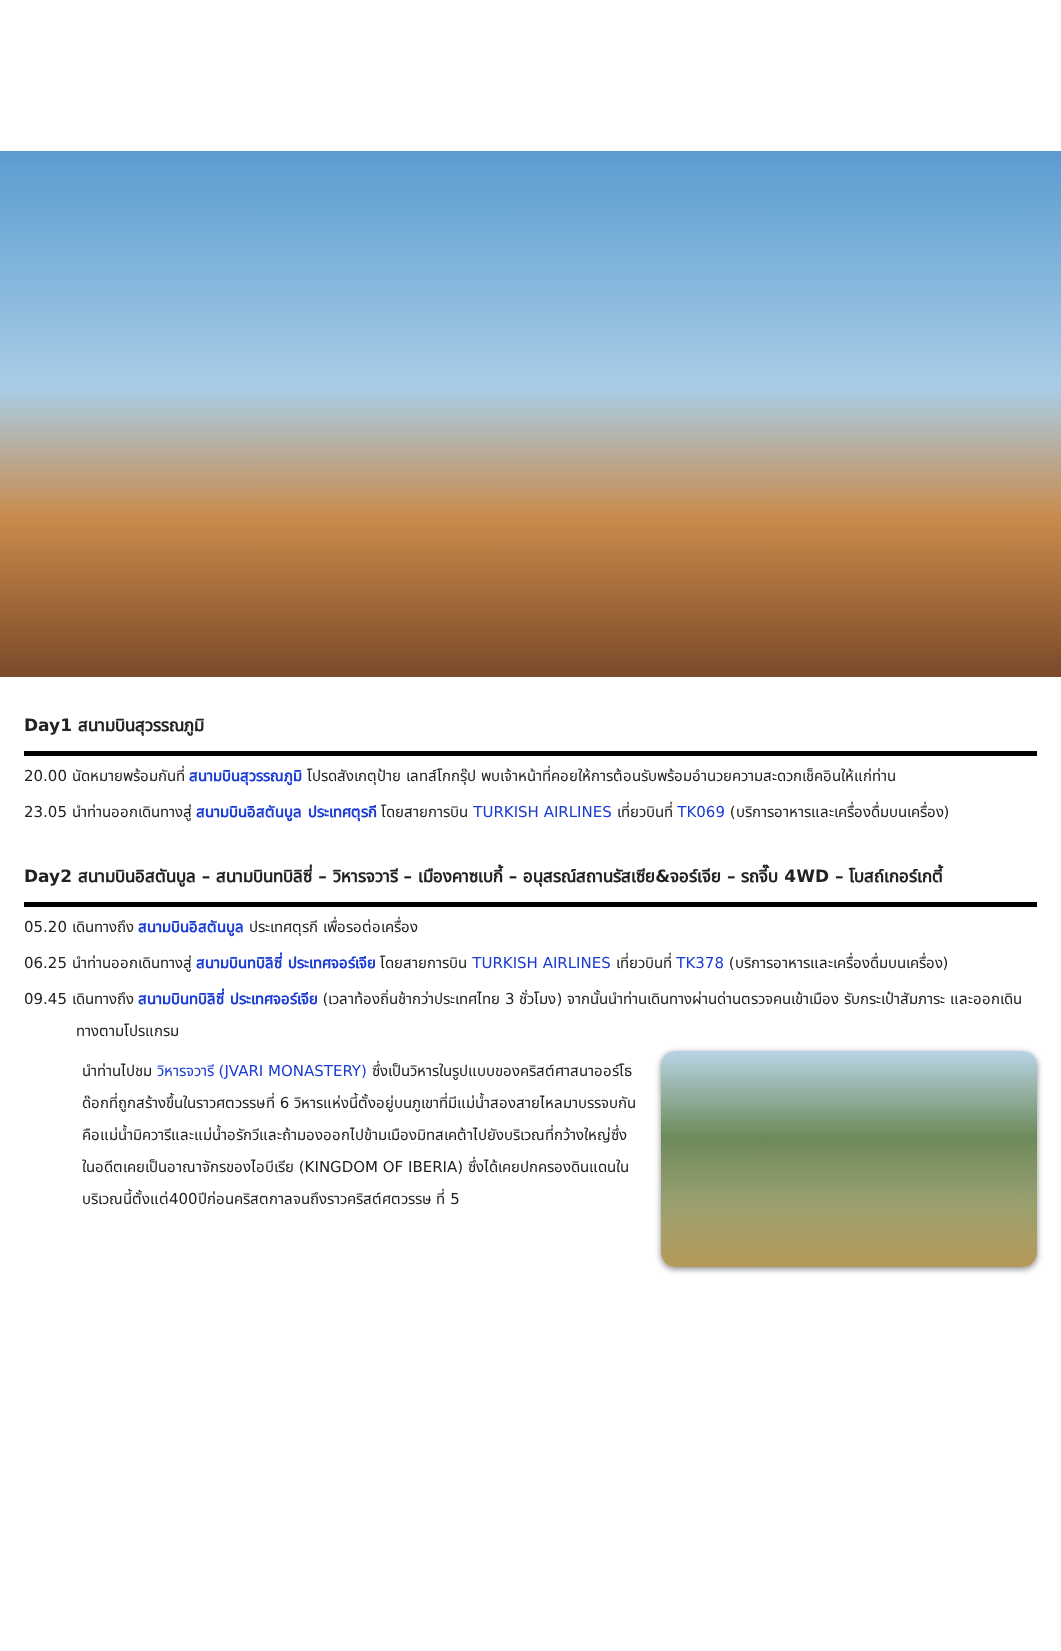Day1 สนามบินสุวรรณภูมิ
20.00 นัดหมายพร้อมกันที่ สนามบินสุวรรณภูมิ โปรดสังเกตุป้าย เลทส์โกกรุ๊ป พบเจ้าหน้าที่คอยให้การต้อนรับพร้อมอำนวยความสะดวกเช็คอินให้แก่ท่าน
23.05 นำท่านออกเดินทางสู่ สนามบินอิสตันบูล ประเทศตุรกี โดยสายการบิน TURKISH AIRLINES เที่ยวบินที่ TK069 (บริการอาหารและเครื่องดื่มบนเครื่อง)
Day2 สนามบินอิสตันบูล – สนามบินทบิลิซี่ – วิหารจวารี – เมืองคาซเบกี้ – อนุสรณ์สถานรัสเซีย&จอร์เจีย – รถจี๊บ 4WD – โบสถ์เกอร์เกตี้
05.20 เดินทางถึง สนามบินอิสตันบูล ประเทศตุรกี เพื่อรอต่อเครื่อง
06.25 นำท่านออกเดินทางสู่ สนามบินทบิลิซี่ ประเทศจอร์เจีย โดยสายการบิน TURKISH AIRLINES เที่ยวบินที่ TK378 (บริการอาหารและเครื่องดื่มบนเครื่อง)
09.45 เดินทางถึง สนามบินทบิลิซี่ ประเทศจอร์เจีย (เวลาท้องถิ่นช้ากว่าประเทศไทย 3 ชั่วโมง) จากนั้นนำท่านเดินทางผ่านด่านตรวจคนเข้าเมือง รับกระเป๋าสัมภาระ และออกเดินทางตามโปรแกรม
นำท่านไปชม วิหารจวารี (JVARI MONASTERY) ซึ่งเป็นวิหารในรูปแบบของคริสต์ศาสนาออร์โธ ด๊อกที่ถูกสร้างขึ้นในราวศตวรรษที่ 6 วิหารแห่งนี้ตั้งอยู่บนภูเขาที่มีแม่น้ำสองสายไหลมาบรรจบกันคือแม่น้ำมิควารีและแม่น้ำอรักวีและถ้ามองออกไปข้ามเมืองมิทสเคต้าไปยังบริเวณที่กว้างใหญ่ซึ่งในอดีตเคยเป็นอาณาจักรของไอบีเรีย (KINGDOM OF IBERIA) ซึ่งได้เคยปกครองดินแดนในบริเวณนี้ตั้งแต่400ปีก่อนคริสตกาลจนถึงราวคริสต์ศตวรรษ ที่ 5